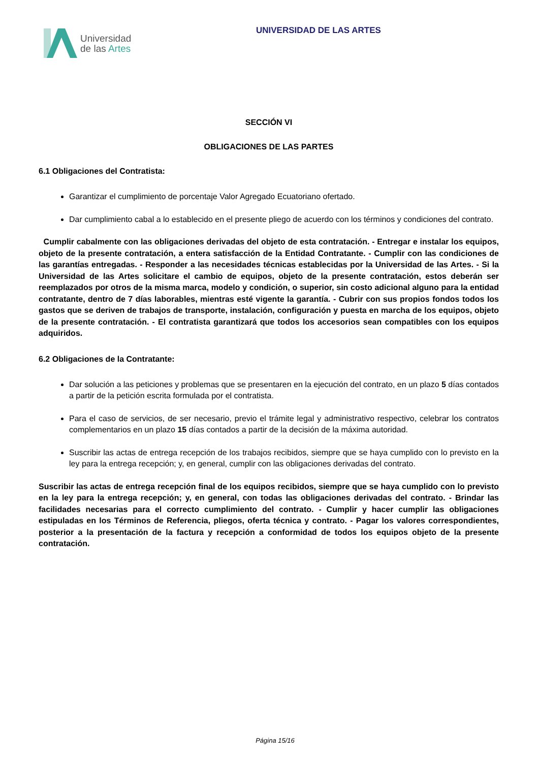Universidad
de las Artes
UNIVERSIDAD DE LAS ARTES
SECCIÓN VI
OBLIGACIONES DE LAS PARTES
6.1 Obligaciones del Contratista:
Garantizar el cumplimiento de porcentaje Valor Agregado Ecuatoriano ofertado.
Dar cumplimiento cabal a lo establecido en el presente pliego de acuerdo con los términos y condiciones del contrato.
Cumplir cabalmente con las obligaciones derivadas del objeto de esta contratación. - Entregar e instalar los equipos, objeto de la presente contratación, a entera satisfacción de la Entidad Contratante. - Cumplir con las condiciones de las garantías entregadas. - Responder a las necesidades técnicas establecidas por la Universidad de las Artes. - Si la Universidad de las Artes solicitare el cambio de equipos, objeto de la presente contratación, estos deberán ser reemplazados por otros de la misma marca, modelo y condición, o superior, sin costo adicional alguno para la entidad contratante, dentro de 7 días laborables, mientras esté vigente la garantía. - Cubrir con sus propios fondos todos los gastos que se deriven de trabajos de transporte, instalación, configuración y puesta en marcha de los equipos, objeto de la presente contratación. - El contratista garantizará que todos los accesorios sean compatibles con los equipos adquiridos.
6.2 Obligaciones de la Contratante:
Dar solución a las peticiones y problemas que se presentaren en la ejecución del contrato, en un plazo 5 días contados a partir de la petición escrita formulada por el contratista.
Para el caso de servicios, de ser necesario, previo el trámite legal y administrativo respectivo, celebrar los contratos complementarios en un plazo 15 días contados a partir de la decisión de la máxima autoridad.
Suscribir las actas de entrega recepción de los trabajos recibidos, siempre que se haya cumplido con lo previsto en la ley para la entrega recepción; y, en general, cumplir con las obligaciones derivadas del contrato.
Suscribir las actas de entrega recepción final de los equipos recibidos, siempre que se haya cumplido con lo previsto en la ley para la entrega recepción; y, en general, con todas las obligaciones derivadas del contrato. - Brindar las facilidades necesarias para el correcto cumplimiento del contrato. - Cumplir y hacer cumplir las obligaciones estipuladas en los Términos de Referencia, pliegos, oferta técnica y contrato. - Pagar los valores correspondientes, posterior a la presentación de la factura y recepción a conformidad de todos los equipos objeto de la presente contratación.
Página 15/16